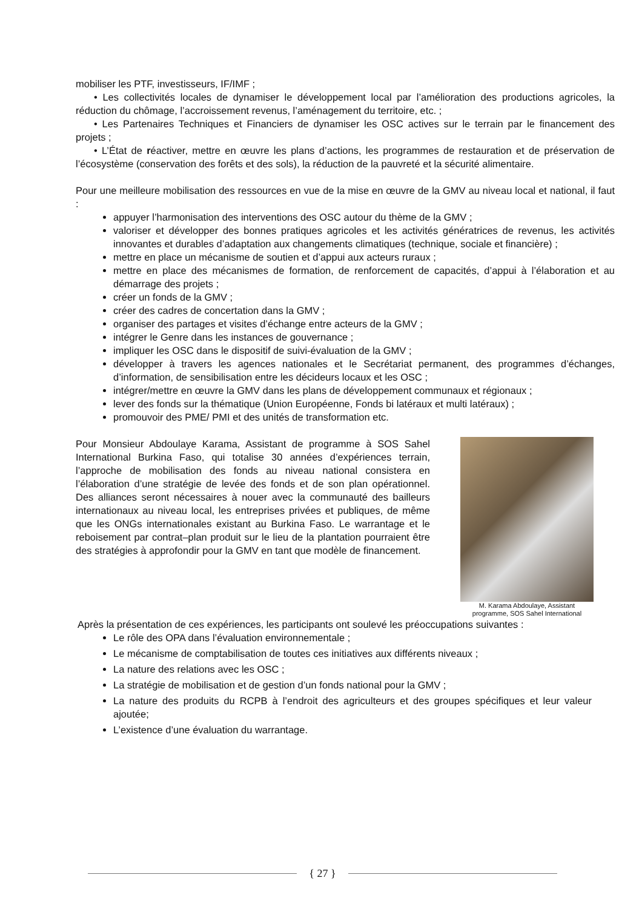mobiliser les PTF, investisseurs, IF/IMF ;
• Les collectivités locales de dynamiser le développement local par l’amélioration des productions agricoles, la réduction du chômage, l’accroissement revenus, l’aménagement du territoire, etc. ;
• Les Partenaires Techniques et Financiers de dynamiser les OSC actives sur le terrain par le financement des projets ;
• L’État de réactiver, mettre en œuvre les plans d’actions, les programmes de restauration et de préservation de l’écosystème (conservation des forêts et des sols), la réduction de la pauvreté et la sécurité alimentaire.
Pour une meilleure mobilisation des ressources en vue de la mise en œuvre de la GMV au niveau local et national, il faut :
appuyer l’harmonisation des interventions des OSC autour du thème de la GMV ;
valoriser et développer des bonnes pratiques agricoles et les activités génératrices de revenus, les activités innovantes et durables d’adaptation aux changements climatiques (technique, sociale et financière) ;
mettre en place un mécanisme de soutien et d’appui aux acteurs ruraux ;
mettre en place des mécanismes de formation, de renforcement de capacités, d’appui à l’élaboration et au démarrage des projets ;
créer un fonds de la GMV ;
créer des cadres de concertation dans la GMV ;
organiser des partages et visites d’échange entre acteurs de la GMV ;
intégrer le Genre dans les instances de gouvernance ;
impliquer les OSC dans le dispositif de suivi-évaluation de la GMV ;
développer à travers les agences nationales et le Secrétariat permanent, des programmes d’échanges, d’information, de sensibilisation entre les décideurs locaux et les OSC ;
intégrer/mettre en œuvre la GMV dans les plans de développement communaux et régionaux ;
lever des fonds sur la thématique (Union Européenne, Fonds bi latéraux et multi latéraux) ;
promouvoir des PME/ PMI et des unités de transformation etc.
Pour Monsieur Abdoulaye Karama, Assistant de programme à SOS Sahel International Burkina Faso, qui totalise 30 années d’expériences terrain, l’approche de mobilisation des fonds au niveau national consistera en l’élaboration d’une stratégie de levée des fonds et de son plan opérationnel. Des alliances seront nécessaires à nouer avec la communauté des bailleurs internationaux au niveau local, les entreprises privées et publiques, de même que les ONGs internationales existant au Burkina Faso. Le warrantage et le reboisement par contrat–plan produit sur le lieu de la plantation pourraient être des stratégies à approfondir pour la GMV en tant que modèle de financement.
M. Karama Abdoulaye, Assistant programme, SOS Sahel International
Après la présentation de ces expériences, les participants ont soulevé les préoccupations suivantes :
Le rôle des OPA dans l’évaluation environnementale ;
Le mécanisme de comptabilisation de toutes ces initiatives aux différents niveaux ;
La nature des relations avec les OSC ;
La stratégie de mobilisation et de gestion d’un fonds national pour la GMV ;
La nature des produits du RCPB à l’endroit des agriculteurs et des groupes spécifiques et leur valeur ajoutée;
L’existence d’une évaluation du warrantage.
{ 27 }